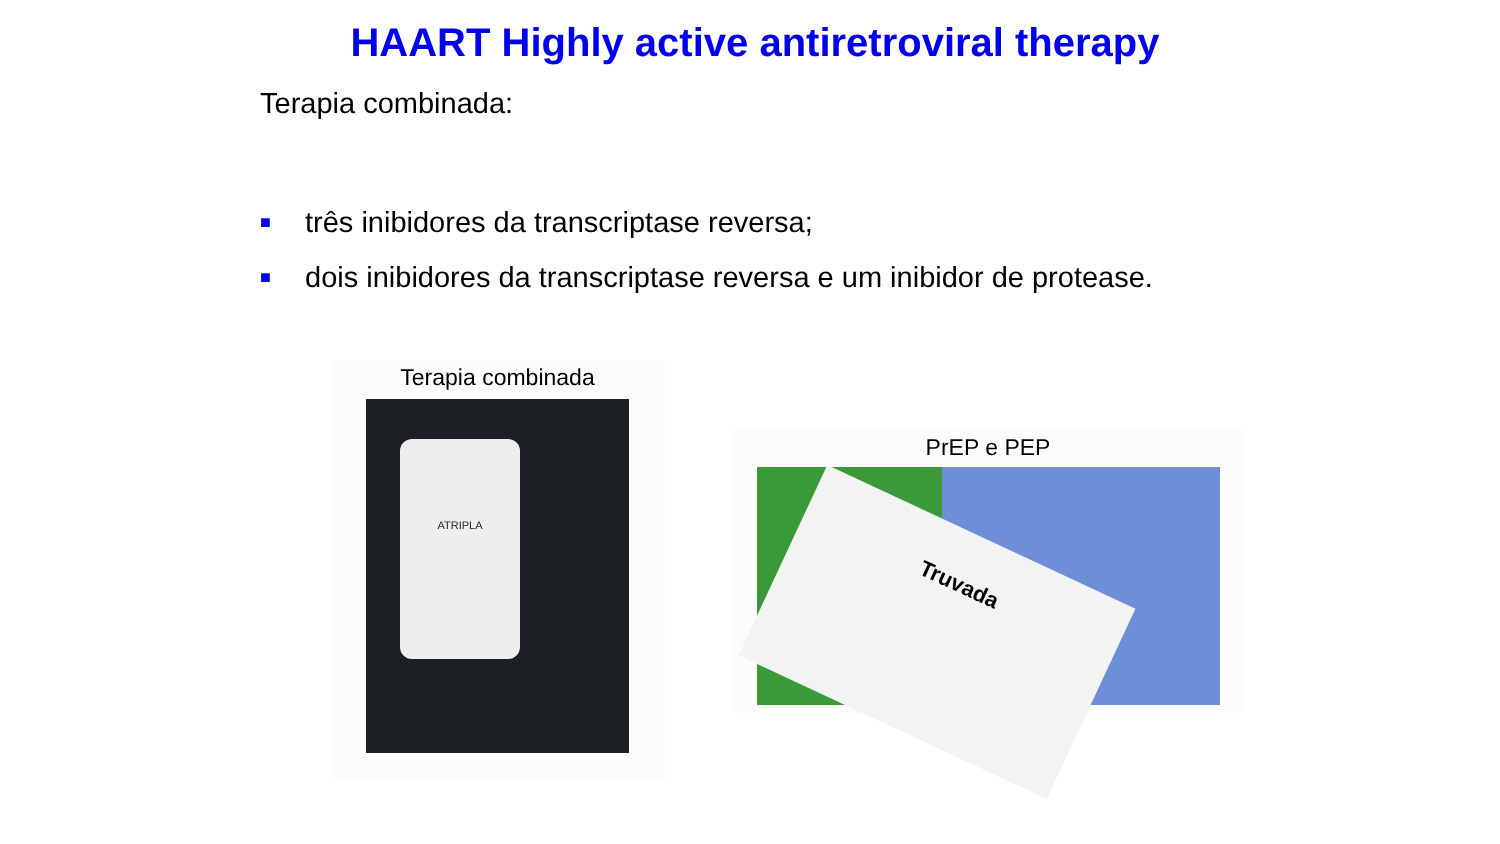HAART Highly active antiretroviral therapy
Terapia combinada:
■ três inibidores da transcriptase reversa;
■ dois inibidores da transcriptase reversa e um inibidor de protease.
Terapia combinada
ATRIPLA
PrEP e PEP
Truvada